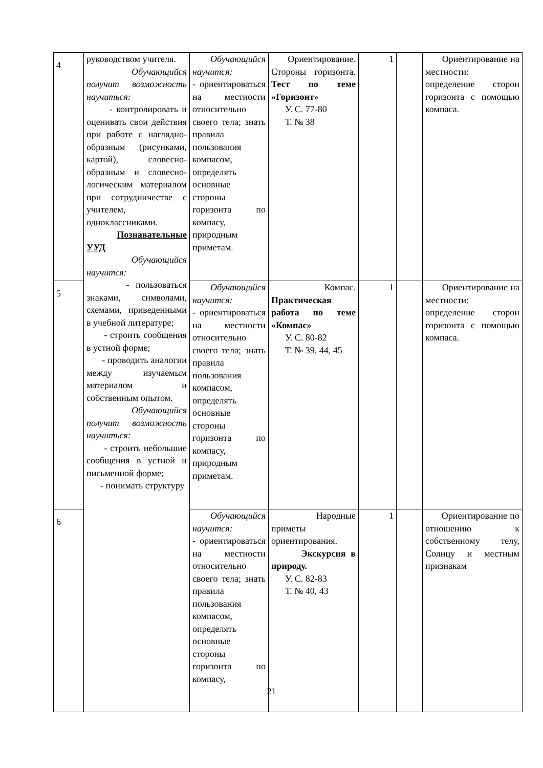| 4 | руководством учителя. Обучающийся получит возможность научиться: - контролировать и оценивать свои действия при работе с наглядно-образным (рисунками, картой), словесно-образным и словесно-логическим материалом при сотрудничестве с учителем, одноклассниками. Познавательные УУД Обучающийся научится: - пользоваться знаками, символами, схемами, приведенными в учебной литературе; - строить сообщения в устной форме; - проводить аналогии между изучаемым материалом и собственным опытом. Обучающийся получит возможность научиться: - строить небольшие сообщения в устной и письменной форме; - понимать структуру | Обучающийся научится: - ориентироваться на местности относительно своего тела; знать правила пользования компасом, определять основные стороны горизонта по компасу, природным приметам. | Ориентирование. Стороны горизонта. Тест по теме «Горизонт» У. С. 77-80 Т. № 38 | 1 | | Ориентирование на местности: определение сторон горизонта с помощью компаса. |
| 5 | | Обучающийся научится: - ориентироваться на местности относительно своего тела; знать правила пользования компасом, определять основные стороны горизонта по компасу, природным приметам. | Компас. Практическая работа по теме «Компас» У. С. 80-82 Т. № 39, 44, 45 | 1 | | Ориентирование на местности: определение сторон горизонта с помощью компаса. |
| 6 | | Обучающийся научится: - ориентироваться на местности относительно своего тела; знать правила пользования компасом, определять основные стороны горизонта по компасу, | Народные приметы ориентирования. Экскурсия в природу. У. С. 82-83 Т. № 40, 43 | 1 | | Ориентирование по отношению к собственному телу, Солнцу и местным признакам |
21